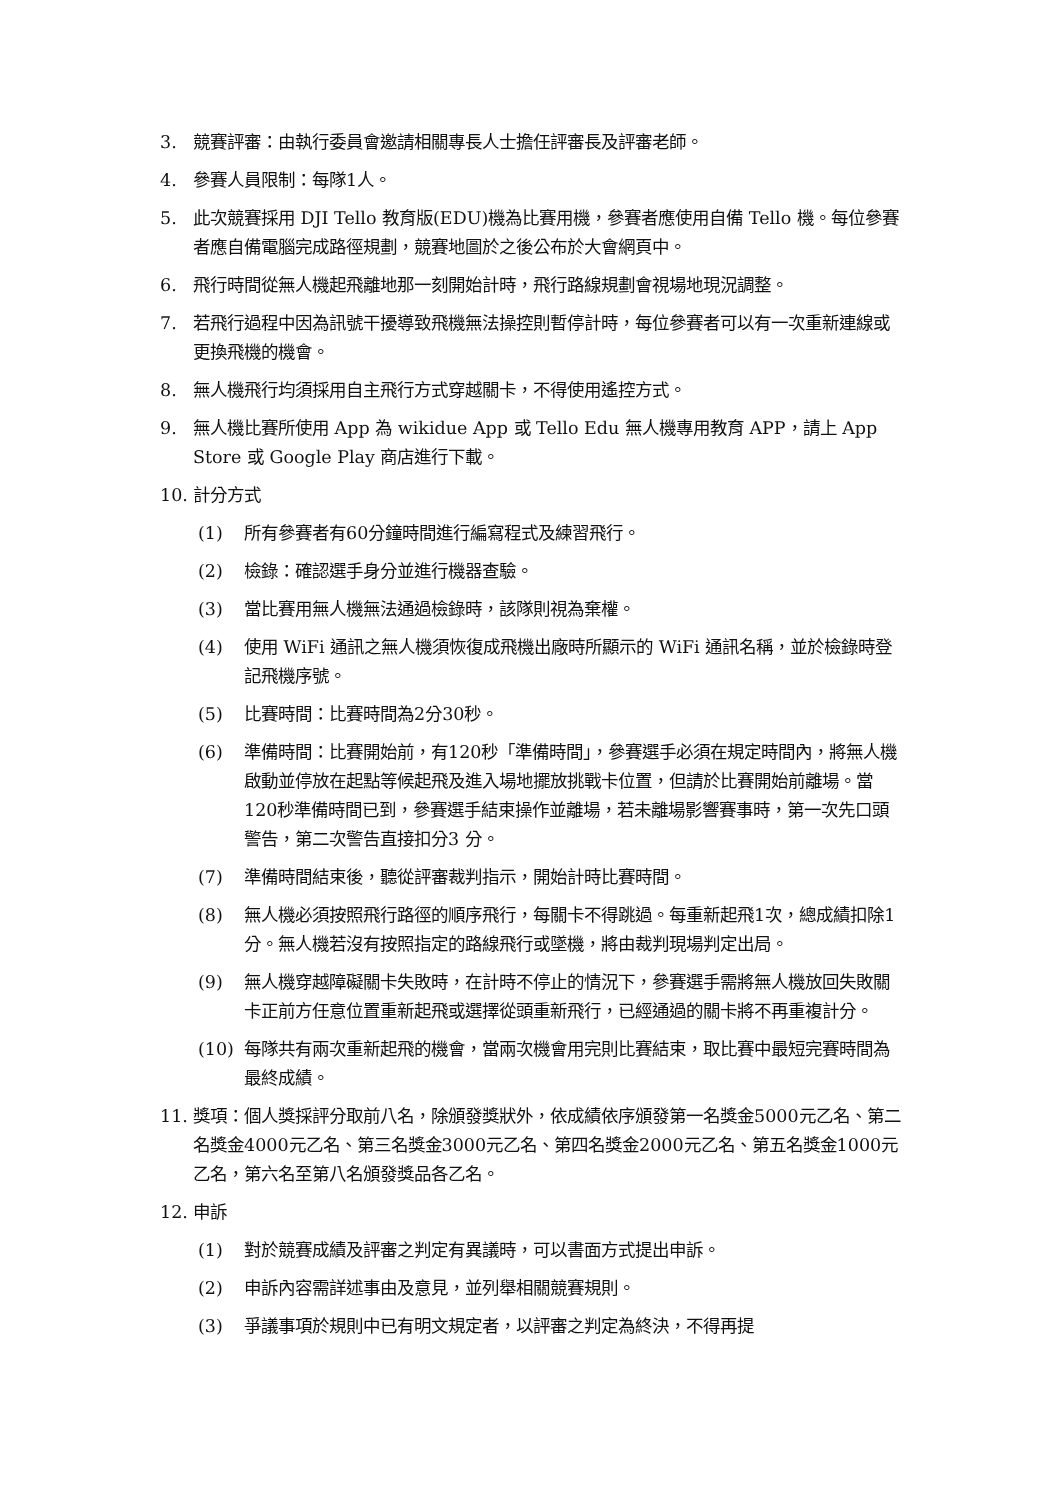3. 競賽評審：由執行委員會邀請相關專長人士擔任評審長及評審老師。
4. 參賽人員限制：每隊1人。
5. 此次競賽採用 DJI Tello 教育版(EDU)機為比賽用機，參賽者應使用自備 Tello 機。每位參賽者應自備電腦完成路徑規劃，競賽地圖於之後公布於大會網頁中。
6. 飛行時間從無人機起飛離地那一刻開始計時，飛行路線規劃會視場地現況調整。
7. 若飛行過程中因為訊號干擾導致飛機無法操控則暫停計時，每位參賽者可以有一次重新連線或更換飛機的機會。
8. 無人機飛行均須採用自主飛行方式穿越關卡，不得使用遙控方式。
9. 無人機比賽所使用 App 為 wikidue App 或 Tello Edu 無人機專用教育 APP，請上 App Store 或 Google Play 商店進行下載。
10. 計分方式
(1) 所有參賽者有60分鐘時間進行編寫程式及練習飛行。
(2) 檢錄：確認選手身分並進行機器查驗。
(3) 當比賽用無人機無法通過檢錄時，該隊則視為棄權。
(4) 使用 WiFi 通訊之無人機須恢復成飛機出廠時所顯示的 WiFi 通訊名稱，並於檢錄時登記飛機序號。
(5) 比賽時間：比賽時間為2分30秒。
(6) 準備時間：比賽開始前，有120秒「準備時間」，參賽選手必須在規定時間內，將無人機啟動並停放在起點等候起飛及進入場地擺放挑戰卡位置，但請於比賽開始前離場。當120秒準備時間已到，參賽選手結束操作並離場，若未離場影響賽事時，第一次先口頭警告，第二次警告直接扣分3 分。
(7) 準備時間結束後，聽從評審裁判指示，開始計時比賽時間。
(8) 無人機必須按照飛行路徑的順序飛行，每關卡不得跳過。每重新起飛1次，總成績扣除1分。無人機若沒有按照指定的路線飛行或墜機，將由裁判現場判定出局。
(9) 無人機穿越障礙關卡失敗時，在計時不停止的情況下，參賽選手需將無人機放回失敗關卡正前方任意位置重新起飛或選擇從頭重新飛行，已經通過的關卡將不再重複計分。
(10) 每隊共有兩次重新起飛的機會，當兩次機會用完則比賽結束，取比賽中最短完賽時間為最終成績。
11. 獎項：個人獎採評分取前八名，除頒發獎狀外，依成績依序頒發第一名獎金5000元乙名、第二名獎金4000元乙名、第三名獎金3000元乙名、第四名獎金2000元乙名、第五名獎金1000元乙名，第六名至第八名頒發獎品各乙名。
12. 申訴
(1) 對於競賽成績及評審之判定有異議時，可以書面方式提出申訴。
(2) 申訴內容需詳述事由及意見，並列舉相關競賽規則。
(3) 爭議事項於規則中已有明文規定者，以評審之判定為終決，不得再提